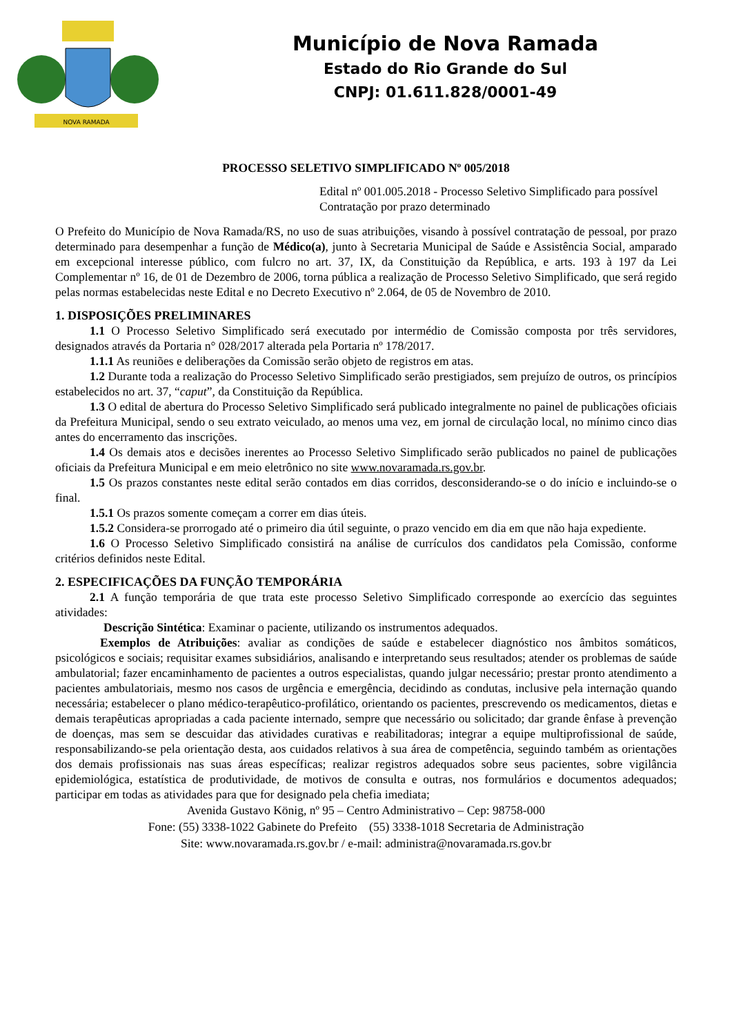NOVA RAMADA
Município de Nova Ramada
Estado do Rio Grande do Sul
CNPJ: 01.611.828/0001-49
PROCESSO SELETIVO SIMPLIFICADO Nº 005/2018
Edital nº 001.005.2018 - Processo Seletivo Simplificado para possível Contratação por prazo determinado
O Prefeito do Município de Nova Ramada/RS, no uso de suas atribuições, visando à possível contratação de pessoal, por prazo determinado para desempenhar a função de Médico(a), junto à Secretaria Municipal de Saúde e Assistência Social, amparado em excepcional interesse público, com fulcro no art. 37, IX, da Constituição da República, e arts. 193 à 197 da Lei Complementar nº 16, de 01 de Dezembro de 2006, torna pública a realização de Processo Seletivo Simplificado, que será regido pelas normas estabelecidas neste Edital e no Decreto Executivo nº 2.064, de 05 de Novembro de 2010.
1. DISPOSIÇÕES PRELIMINARES
1.1 O Processo Seletivo Simplificado será executado por intermédio de Comissão composta por três servidores, designados através da Portaria n° 028/2017 alterada pela Portaria nº 178/2017.
1.1.1 As reuniões e deliberações da Comissão serão objeto de registros em atas.
1.2 Durante toda a realização do Processo Seletivo Simplificado serão prestigiados, sem prejuízo de outros, os princípios estabelecidos no art. 37, “caput”, da Constituição da República.
1.3 O edital de abertura do Processo Seletivo Simplificado será publicado integralmente no painel de publicações oficiais da Prefeitura Municipal, sendo o seu extrato veiculado, ao menos uma vez, em jornal de circulação local, no mínimo cinco dias antes do encerramento das inscrições.
1.4 Os demais atos e decisões inerentes ao Processo Seletivo Simplificado serão publicados no painel de publicações oficiais da Prefeitura Municipal e em meio eletrônico no site www.novaramada.rs.gov.br.
1.5 Os prazos constantes neste edital serão contados em dias corridos, desconsiderando-se o do início e incluindo-se o final.
1.5.1 Os prazos somente começam a correr em dias úteis.
1.5.2 Considera-se prorrogado até o primeiro dia útil seguinte, o prazo vencido em dia em que não haja expediente.
1.6 O Processo Seletivo Simplificado consistirá na análise de currículos dos candidatos pela Comissão, conforme critérios definidos neste Edital.
2. ESPECIFICAÇÕES DA FUNÇÃO TEMPORÁRIA
2.1 A função temporária de que trata este processo Seletivo Simplificado corresponde ao exercício das seguintes atividades:
Descrição Sintética: Examinar o paciente, utilizando os instrumentos adequados.
Exemplos de Atribuições: avaliar as condições de saúde e estabelecer diagnóstico nos âmbitos somáticos, psicológicos e sociais; requisitar exames subsidiários, analisando e interpretando seus resultados; atender os problemas de saúde ambulatorial; fazer encaminhamento de pacientes a outros especialistas, quando julgar necessário; prestar pronto atendimento a pacientes ambulatoriais, mesmo nos casos de urgência e emergência, decidindo as condutas, inclusive pela internação quando necessária; estabelecer o plano médico-terapêutico-profilático, orientando os pacientes, prescrevendo os medicamentos, dietas e demais terapêuticas apropriadas a cada paciente internado, sempre que necessário ou solicitado; dar grande ênfase à prevenção de doenças, mas sem se descuidar das atividades curativas e reabilitadoras; integrar a equipe multiprofissional de saúde, responsabilizando-se pela orientação desta, aos cuidados relativos à sua área de competência, seguindo também as orientações dos demais profissionais nas suas áreas específicas; realizar registros adequados sobre seus pacientes, sobre vigilância epidemiológica, estatística de produtividade, de motivos de consulta e outras, nos formulários e documentos adequados; participar em todas as atividades para que for designado pela chefia imediata;
Avenida Gustavo König, nº 95 – Centro Administrativo – Cep: 98758-000
Fone: (55) 3338-1022 Gabinete do Prefeito (55) 3338-1018 Secretaria de Administração
Site: www.novaramada.rs.gov.br / e-mail: administra@novaramada.rs.gov.br